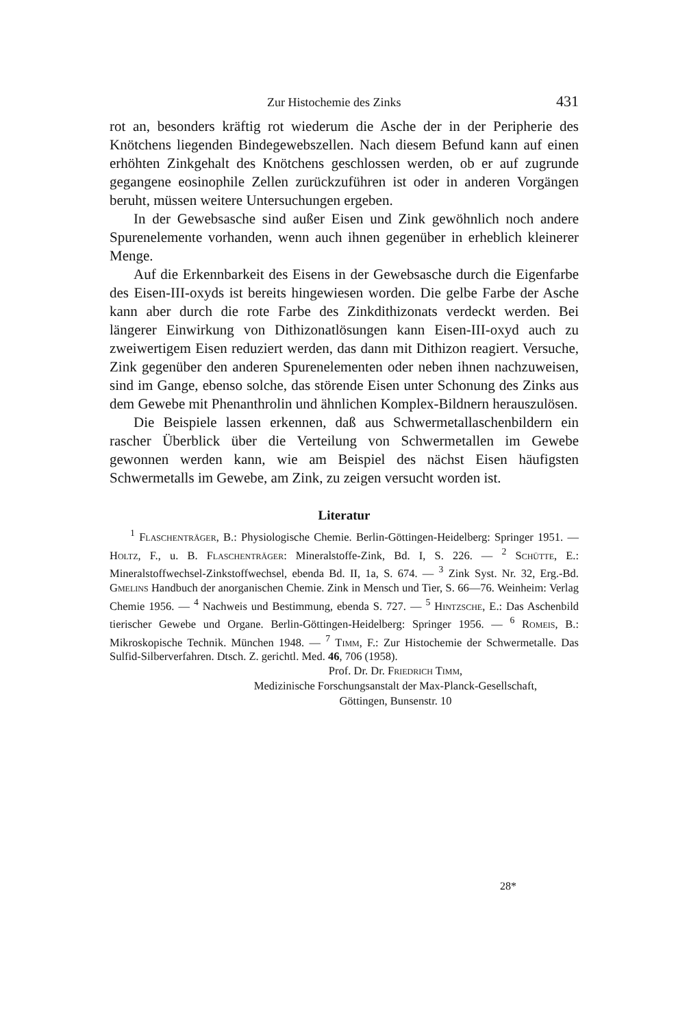Zur Histochemie des Zinks 431
rot an, besonders kräftig rot wiederum die Asche der in der Peripherie des Knötchens liegenden Bindegewebszellen. Nach diesem Befund kann auf einen erhöhten Zinkgehalt des Knötchens geschlossen werden, ob er auf zugrunde gegangene eosinophile Zellen zurückzuführen ist oder in anderen Vorgängen beruht, müssen weitere Untersuchungen ergeben.
In der Gewebsasche sind außer Eisen und Zink gewöhnlich noch andere Spurenelemente vorhanden, wenn auch ihnen gegenüber in erheblich kleinerer Menge.
Auf die Erkennbarkeit des Eisens in der Gewebsasche durch die Eigenfarbe des Eisen-III-oxyds ist bereits hingewiesen worden. Die gelbe Farbe der Asche kann aber durch die rote Farbe des Zinkdithizonats verdeckt werden. Bei längerer Einwirkung von Dithizonatlösungen kann Eisen-III-oxyd auch zu zweiwertigem Eisen reduziert werden, das dann mit Dithizon reagiert. Versuche, Zink gegenüber den anderen Spurenelementen oder neben ihnen nachzuweisen, sind im Gange, ebenso solche, das störende Eisen unter Schonung des Zinks aus dem Gewebe mit Phenanthrolin und ähnlichen Komplex-Bildnern herauszulösen.
Die Beispiele lassen erkennen, daß aus Schwermetallaschenbildern ein rascher Überblick über die Verteilung von Schwermetallen im Gewebe gewonnen werden kann, wie am Beispiel des nächst Eisen häufigsten Schwermetalls im Gewebe, am Zink, zu zeigen versucht worden ist.
Literatur
<sup>1</sup> Flaschenträger, B.: Physiologische Chemie. Berlin-Göttingen-Heidelberg: Springer 1951. — Holtz, F., u. B. Flaschenträger: Mineralstoffe-Zink, Bd. I, S. 226. — <sup>2</sup> Schütte, E.: Mineralstoffwechsel-Zinkstoffwechsel, ebenda Bd. II, 1a, S. 674. — <sup>3</sup> Zink Syst. Nr. 32, Erg.-Bd. Gmelins Handbuch der anorganischen Chemie. Zink in Mensch und Tier, S. 66—76. Weinheim: Verlag Chemie 1956. — <sup>4</sup> Nachweis und Bestimmung, ebenda S. 727. — <sup>5</sup> Hintzsche, E.: Das Aschenbild tierischer Gewebe und Organe. Berlin-Göttingen-Heidelberg: Springer 1956. — <sup>6</sup> Romeis, B.: Mikroskopische Technik. München 1948. — <sup>7</sup> Timm, F.: Zur Histochemie der Schwermetalle. Das Sulfid-Silberverfahren. Dtsch. Z. gerichtl. Med. 46, 706 (1958).
Prof. Dr. Dr. Friedrich Timm,
Medizinische Forschungsanstalt der Max-Planck-Gesellschaft,
Göttingen, Bunsenstr. 10
28*